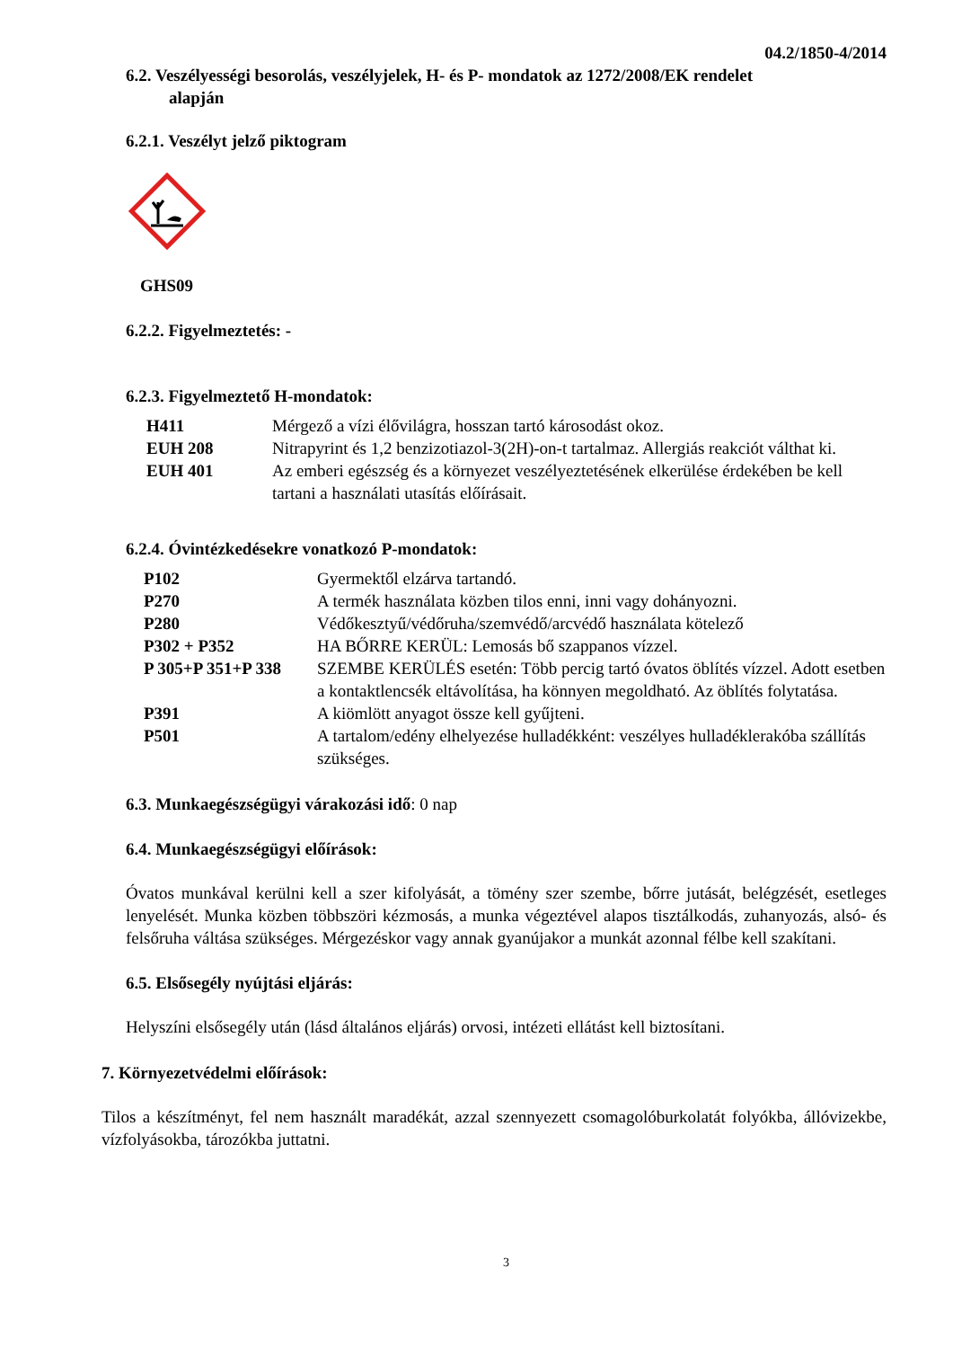04.2/1850-4/2014
6.2. Veszélyességi besorolás, veszélyjelek, H- és P- mondatok az 1272/2008/EK rendelet
alapján
6.2.1. Veszélyt jelző piktogram
GHS09
6.2.2. Figyelmeztetés: -
6.2.3. Figyelmeztető H-mondatok:
| H411 | Mérgező a vízi élővilágra, hosszan tartó károsodást okoz. |
| EUH 208 | Nitrapyrint és 1,2 benzizotiazol-3(2H)-on-t tartalmaz. Allergiás reakciót válthat ki. |
| EUH 401 | Az emberi egészség és a környezet veszélyeztetésének elkerülése érdekében be kell tartani a használati utasítás előírásait. |
6.2.4. Óvintézkedésekre vonatkozó P-mondatok:
| P102 | Gyermektől elzárva tartandó. |
| P270 | A termék használata közben tilos enni, inni vagy dohányozni. |
| P280 | Védőkesztyű/védőruha/szemvédő/arcvédő használata kötelező |
| P302 + P352 | HA BŐRRE KERÜL: Lemosás bő szappanos vízzel. |
| P 305+P 351+P 338 | SZEMBE KERÜLÉS esetén: Több percig tartó óvatos öblítés vízzel. Adott esetben a kontaktlencsék eltávolítása, ha könnyen megoldható. Az öblítés folytatása. |
| P391 | A kiömlött anyagot össze kell gyűjteni. |
| P501 | A tartalom/edény elhelyezése hulladékként: veszélyes hulladéklerakóba szállítás szükséges. |
6.3. Munkaegészségügyi várakozási idő: 0 nap
6.4. Munkaegészségügyi előírások:
Óvatos munkával kerülni kell a szer kifolyását, a tömény szer szembe, bőrre jutását, belégzését, esetleges lenyelését. Munka közben többszöri kézmosás, a munka végeztével alapos tisztálkodás, zuhanyozás, alsó- és felsőruha váltása szükséges. Mérgezéskor vagy annak gyanújakor a munkát azonnal félbe kell szakítani.
6.5. Elsősegély nyújtási eljárás:
Helyszíni elsősegély után (lásd általános eljárás) orvosi, intézeti ellátást kell biztosítani.
7. Környezetvédelmi előírások:
Tilos a készítményt, fel nem használt maradékát, azzal szennyezett csomagolóburkolatát folyókba, állóvizekbe, vízfolyásokba, tározókba juttatni.
3